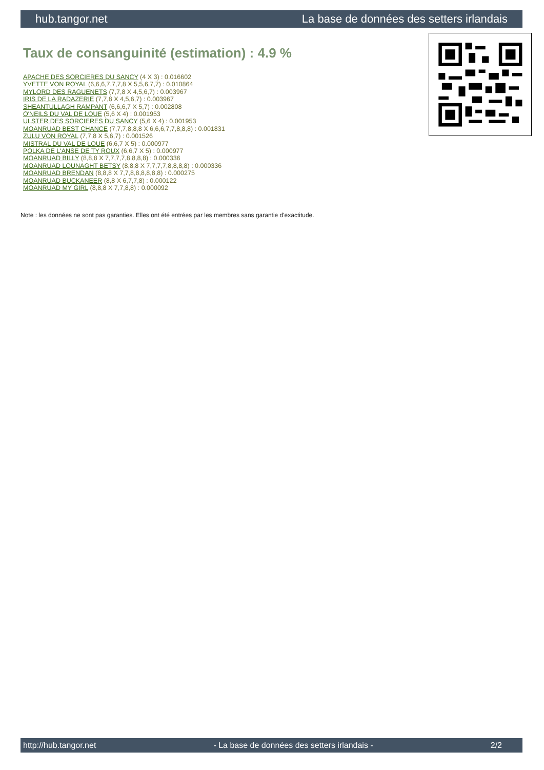hub.tangor.net La base de données des setters irlandais
Taux de consanguinité (estimation) : 4.9 %
APACHE DES SORCIERES DU SANCY (4 X 3) : 0.016602
YVETTE VON ROYAL (6,6,6,7,7,7,8 X 5,5,6,7,7) : 0.010864
MYLORD DES RAGUENETS (7,7,8 X 4,5,6,7) : 0.003967
IRIS DE LA RADAZERIE (7,7,8 X 4,5,6,7) : 0.003967
SHEANTULLAGH RAMPANT (6,6,6,7 X 5,7) : 0.002808
O'NEILS DU VAL DE LOUE (5,6 X 4) : 0.001953
ULSTER DES SORCIERES DU SANCY (5,6 X 4) : 0.001953
MOANRUAD BEST CHANCE (7,7,7,8,8,8 X 6,6,6,7,7,8,8,8) : 0.001831
ZULU VON ROYAL (7,7,8 X 5,6,7) : 0.001526
MISTRAL DU VAL DE LOUE (6,6,7 X 5) : 0.000977
POLKA DE L'ANSE DE TY ROUX (6,6,7 X 5) : 0.000977
MOANRUAD BILLY (8,8,8 X 7,7,7,7,8,8,8,8) : 0.000336
MOANRUAD LOUNAGHT BETSY (8,8,8 X 7,7,7,7,8,8,8,8) : 0.000336
MOANRUAD BRENDAN (8,8,8 X 7,7,8,8,8,8,8,8) : 0.000275
MOANRUAD BUCKANEER (8,8 X 6,7,7,8) : 0.000122
MOANRUAD MY GIRL (8,8,8 X 7,7,8,8) : 0.000092
Note : les données ne sont pas garanties. Elles ont été entrées par les membres sans garantie d'exactitude.
http://hub.tangor.net - La base de données des setters irlandais - 2/2